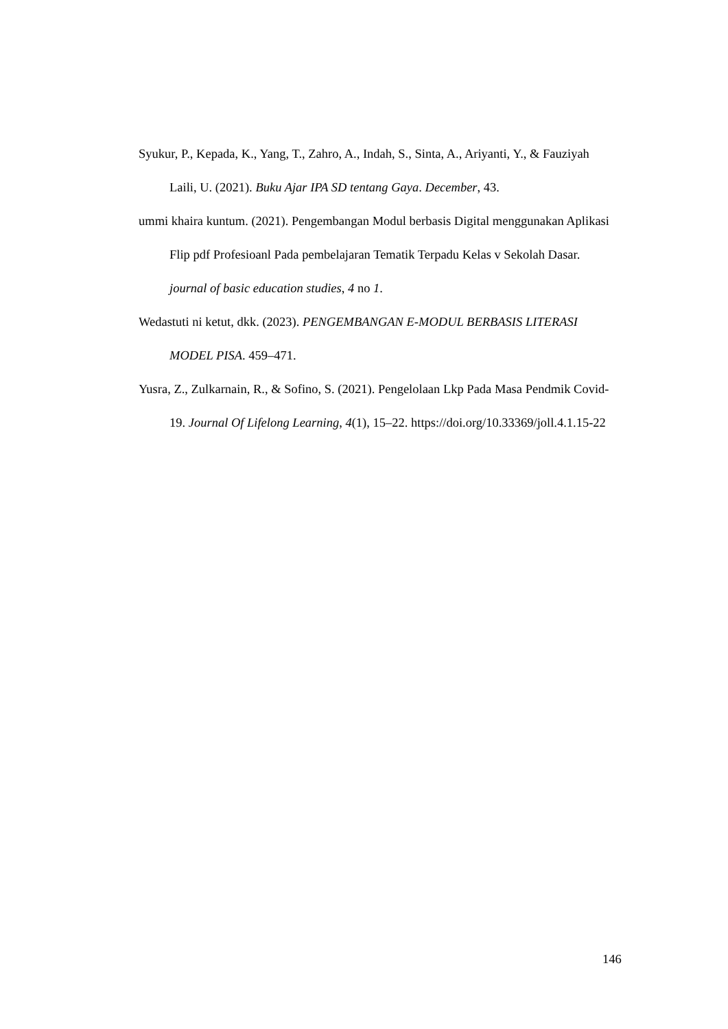Syukur, P., Kepada, K., Yang, T., Zahro, A., Indah, S., Sinta, A., Ariyanti, Y., & Fauziyah Laili, U. (2021). Buku Ajar IPA SD tentang Gaya. December, 43.
ummi khaira kuntum. (2021). Pengembangan Modul berbasis Digital menggunakan Aplikasi Flip pdf Profesioanl Pada pembelajaran Tematik Terpadu Kelas v Sekolah Dasar. journal of basic education studies, 4 no 1.
Wedastuti ni ketut, dkk. (2023). PENGEMBANGAN E-MODUL BERBASIS LITERASI MODEL PISA. 459–471.
Yusra, Z., Zulkarnain, R., & Sofino, S. (2021). Pengelolaan Lkp Pada Masa Pendmik Covid-19. Journal Of Lifelong Learning, 4(1), 15–22. https://doi.org/10.33369/joll.4.1.15-22
146